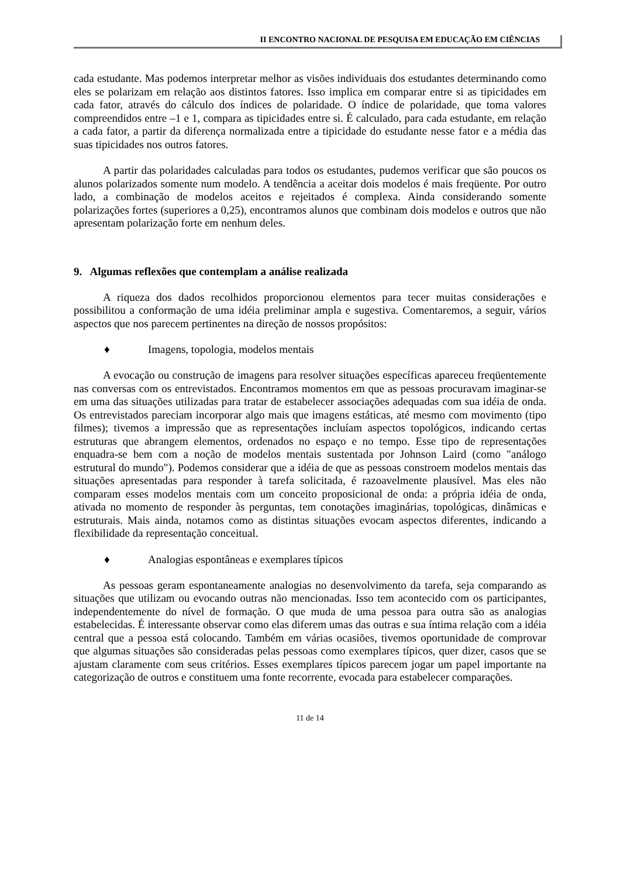II ENCONTRO NACIONAL DE PESQUISA EM EDUCAÇÃO EM CIÊNCIAS
cada estudante. Mas podemos interpretar melhor as visões individuais dos estudantes determinando como eles se polarizam em relação aos distintos fatores. Isso implica em comparar entre si as tipicidades em cada fator, através do cálculo dos índices de polaridade. O índice de polaridade, que toma valores compreendidos entre –1 e 1, compara as tipicidades entre si. É calculado, para cada estudante, em relação a cada fator, a partir da diferença normalizada entre a tipicidade do estudante nesse fator e a média das suas tipicidades nos outros fatores.
A partir das polaridades calculadas para todos os estudantes, pudemos verificar que são poucos os alunos polarizados somente num modelo. A tendência a aceitar dois modelos é mais freqüente. Por outro lado, a combinação de modelos aceitos e rejeitados é complexa. Ainda considerando somente polarizações fortes (superiores a 0,25), encontramos alunos que combinam dois modelos e outros que não apresentam polarização forte em nenhum deles.
9. Algumas reflexões que contemplam a análise realizada
A riqueza dos dados recolhidos proporcionou elementos para tecer muitas considerações e possibilitou a conformação de uma idéia preliminar ampla e sugestiva. Comentaremos, a seguir, vários aspectos que nos parecem pertinentes na direção de nossos propósitos:
♦ Imagens, topologia, modelos mentais
A evocação ou construção de imagens para resolver situações específicas apareceu freqüentemente nas conversas com os entrevistados. Encontramos momentos em que as pessoas procuravam imaginar-se em uma das situações utilizadas para tratar de estabelecer associações adequadas com sua idéia de onda. Os entrevistados pareciam incorporar algo mais que imagens estáticas, até mesmo com movimento (tipo filmes); tivemos a impressão que as representações incluíam aspectos topológicos, indicando certas estruturas que abrangem elementos, ordenados no espaço e no tempo. Esse tipo de representações enquadra-se bem com a noção de modelos mentais sustentada por Johnson Laird (como "análogo estrutural do mundo"). Podemos considerar que a idéia de que as pessoas constroem modelos mentais das situações apresentadas para responder à tarefa solicitada, é razoavelmente plausível. Mas eles não comparam esses modelos mentais com um conceito proposicional de onda: a própria idéia de onda, ativada no momento de responder às perguntas, tem conotações imaginárias, topológicas, dinâmicas e estruturais. Mais ainda, notamos como as distintas situações evocam aspectos diferentes, indicando a flexibilidade da representação conceitual.
♦ Analogias espontâneas e exemplares típicos
As pessoas geram espontaneamente analogias no desenvolvimento da tarefa, seja comparando as situações que utilizam ou evocando outras não mencionadas. Isso tem acontecido com os participantes, independentemente do nível de formação. O que muda de uma pessoa para outra são as analogias estabelecidas. É interessante observar como elas diferem umas das outras e sua íntima relação com a idéia central que a pessoa está colocando. Também em várias ocasiões, tivemos oportunidade de comprovar que algumas situações são consideradas pelas pessoas como exemplares típicos, quer dizer, casos que se ajustam claramente com seus critérios. Esses exemplares típicos parecem jogar um papel importante na categorização de outros e constituem uma fonte recorrente, evocada para estabelecer comparações.
11 de 14